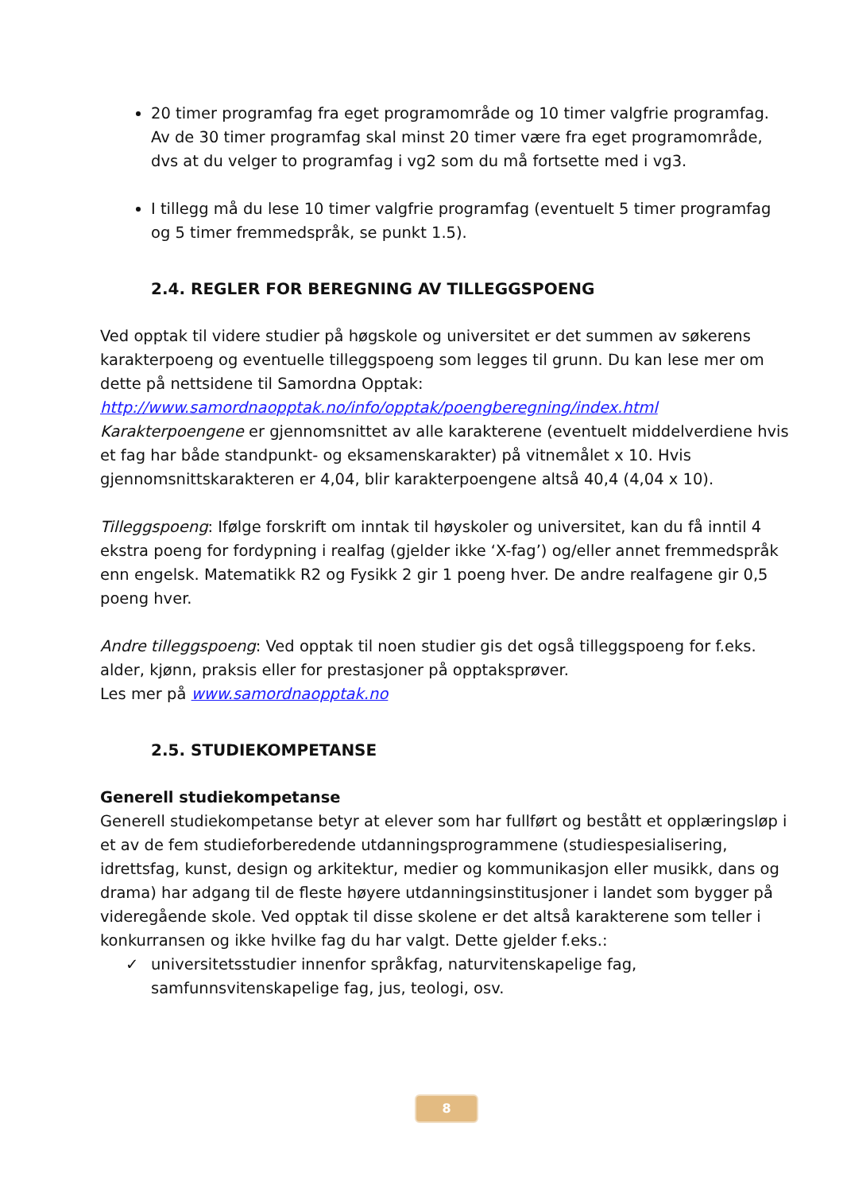20 timer programfag fra eget programområde og 10 timer valgfrie programfag. Av de 30 timer programfag skal minst 20 timer være fra eget programområde, dvs at du velger to programfag i vg2 som du må fortsette med i vg3.
I tillegg må du lese 10 timer valgfrie programfag (eventuelt 5 timer programfag og 5 timer fremmedspråk, se punkt 1.5).
2.4. REGLER FOR BEREGNING AV TILLEGGSPOENG
Ved opptak til videre studier på høgskole og universitet er det summen av søkerens karakterpoeng og eventuelle tilleggspoeng som legges til grunn. Du kan lese mer om dette på nettsidene til Samordna Opptak:
http://www.samordnaopptak.no/info/opptak/poengberegning/index.html
Karakterpoengene er gjennomsnittet av alle karakterene (eventuelt middelverdiene hvis et fag har både standpunkt- og eksamenskarakter) på vitnemålet x 10. Hvis gjennomsnittskarakteren er 4,04, blir karakterpoengene altså 40,4 (4,04 x 10).
Tilleggspoeng: Ifølge forskrift om inntak til høyskoler og universitet, kan du få inntil 4 ekstra poeng for fordypning i realfag (gjelder ikke ‘X-fag’) og/eller annet fremmedspråk enn engelsk. Matematikk R2 og Fysikk 2 gir 1 poeng hver. De andre realfagene gir 0,5 poeng hver.
Andre tilleggspoeng: Ved opptak til noen studier gis det også tilleggspoeng for f.eks. alder, kjønn, praksis eller for prestasjoner på opptaksprøver.
Les mer på www.samordnaopptak.no
2.5. STUDIEKOMPETANSE
Generell studiekompetanse
Generell studiekompetanse betyr at elever som har fullført og bestått et opplæringsløp i et av de fem studieforberedende utdanningsprogrammene (studiespesialisering, idrettsfag, kunst, design og arkitektur, medier og kommunikasjon eller musikk, dans og drama) har adgang til de fleste høyere utdanningsinstitusjoner i landet som bygger på videregående skole. Ved opptak til disse skolene er det altså karakterene som teller i konkurransen og ikke hvilke fag du har valgt. Dette gjelder f.eks.:
✓ universitetsstudier innenfor språkfag, naturvitenskapelige fag, samfunnsvitenskapelige fag, jus, teologi, osv.
8